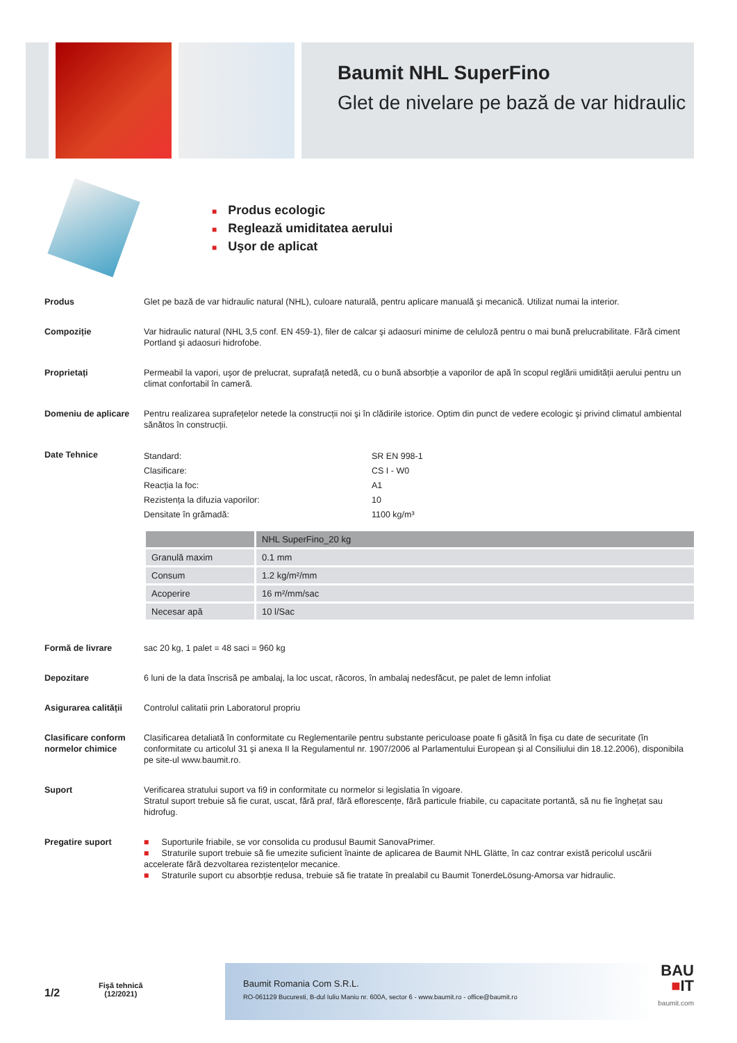Baumit NHL SuperFino
Glet de nivelare pe bază de var hidraulic
■ Produs ecologic
■ Reglează umiditatea aerului
■ Uşor de aplicat
Produs Glet pe bază de var hidraulic natural (NHL), culoare naturală, pentru aplicare manuală şi mecanică. Utilizat numai la interior.
Compoziție Var hidraulic natural (NHL 3,5 conf. EN 459-1), filer de calcar şi adaosuri minime de celuloză pentru o mai bună prelucrabilitate. Fără ciment Portland şi adaosuri hidrofobe.
Proprietați Permeabil la vapori, uşor de prelucrat, suprafață netedă, cu o bună absorbție a vaporilor de apă în scopul reglării umidității aerului pentru un climat confortabil în cameră.
Domeniu de aplicare Pentru realizarea suprafețelor netede la construcții noi şi în clădirile istorice. Optim din punct de vedere ecologic şi privind climatul ambiental sănătos în construcții.
Date Tehnice
Standard:
SR EN 998-1
Clasificare:
CS I - W0
Reacția la foc:
A1
Rezistența la difuzia vaporilor:
10
Densitate în grămadă:
1100 kg/m³
| | NHL SuperFino_20 kg |
| --- | --- |
| Granulă maxim | 0.1 mm |
| Consum | 1.2 kg/m²/mm |
| Acoperire | 16 m²/mm/sac |
| Necesar apă | 10 l/Sac |
Formă de livrare sac 20 kg, 1 palet = 48 saci = 960 kg
Depozitare 6 luni de la data înscrisă pe ambalaj, la loc uscat, răcoros, în ambalaj nedesfăcut, pe palet de lemn infoliat
Asigurarea calității
Controlul calitatii prin Laboratorul propriu
Clasificare conform normelor chimice
Clasificarea detaliată în conformitate cu Reglementarile pentru substante periculoase poate fi găsită în fişa cu date de securitate (în conformitate cu articolul 31 și anexa II la Regulamentul nr. 1907/2006 al Parlamentului European și al Consiliului din 18.12.2006), disponibila pe site-ul www.baumit.ro.
Suport Verificarea stratului suport va fi9 in conformitate cu normelor si legislatia în vigoare.
Stratul suport trebuie să fie curat, uscat, fără praf, fără eflorescențe, fără particule friabile, cu capacitate portantă, să nu fie înghețat sau hidrofug.
Pregatire suport ■ Suporturile friabile, se vor consolida cu produsul Baumit SanovaPrimer.
■ Straturile suport trebuie să fie umezite suficient înainte de aplicarea de Baumit NHL Glätte, în caz contrar există pericolul uscării accelerate fără dezvoltarea rezistențelor mecanice.
■ Straturile suport cu absorbție redusa, trebuie să fie tratate în prealabil cu Baumit TonerdeLösung-Amorsa var hidraulic.
1/2
Fişă tehnică
(12/2021)
Baumit Romania Com S.R.L.
RO-061129 Bucuresti, B-dul Iuliu Maniu nr. 600A, sector 6 - www.baumit.ro - office@baumit.ro
BAU
■IT
baumit.com